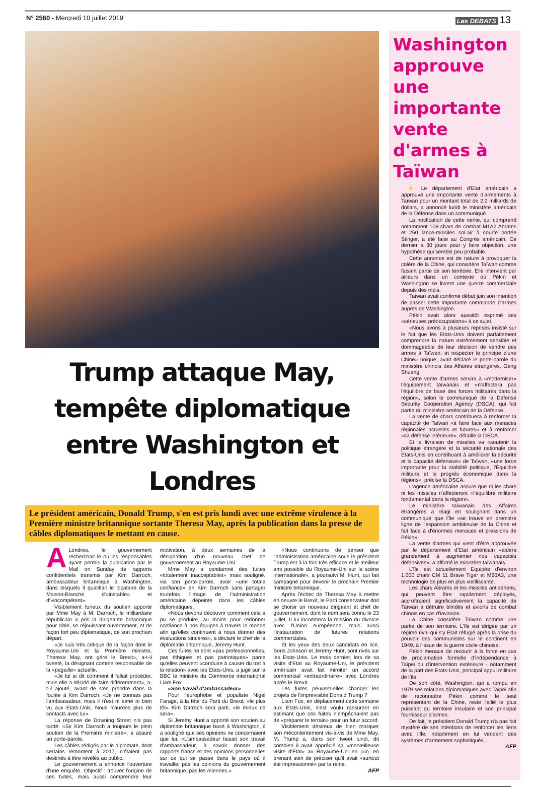N° 2560 - Mercredi 10 juillet 2019
Les DEBATS 13
Trump attaque May, tempête diplomatique entre Washington et Londres
Le président américain, Donald Trump, s'en est pris lundi avec une extrême virulence à la Première ministre britannique sortante Theresa May, après la publication dans la presse de câbles diplomatiques le mettant en cause.
A Londres, le gouvernement recherchait le ou les responsables ayant permis la publication par le Mail on Sunday de rapports confidentiels transmis par Kim Darroch, ambassadeur britannique à Washington, dans lesquels il qualifiait le locataire de la Maison-Blanche d'»instable» et d'»incompétent».
Visiblement furieux du soutien apporté par Mme May à M. Darroch, le milliardaire républicain a pris la dirigeante britannique pour cible, se réjouissant ouvertement, et de façon fort peu diplomatique, de son prochain départ.
«Je suis très critique de la façon dont le Royaume-Uni et la Première ministre, Theresa May, ont géré le Brexit», a-t-il tweeté, la désignant comme responsable de la «pagaille» actuelle.
«Je lui ai dit comment il fallait procéder, mais elle a décidé de faire différemment», a-t-il ajouté, avant de s'en prendre dans la foulée à Kim Darroch. «Je ne connais pas l'ambassadeur, mais il n'est ni aimé ni bien vu aux Etats-Unis. Nous n'aurons plus de contacts avec lui».
La réponse de Downing Street n'a pas tardé: «Sir Kim Darroch a toujours le plein soutien de la Première ministre», a assuré un porte-parole.
Les câbles rédigés par le diplomate, dont certains remontent à 2017, n'étaient pas destinés à être révélés au public.
Le gouvernement a annoncé l'ouverture d'une enquête. Objectif : trouver l'origine de ces fuites, mais aussi comprendre leur motivation, à deux semaines de la désignation d'un nouveau chef de gouvernement au Royaume-Uni.
Mme May a condamné des fuites «totalement inacceptables» mais souligné, via son porte-parole, avoir «une totale confiance» en Kim Darroch sans partager toutefois l'image de l'administration américaine dépeinte dans les câbles diplomatiques.
«Nous devons découvrir comment cela a pu se produire, au moins pour redonner confiance à nos équipes à travers le monde afin qu'elles continuent à nous donner des évaluations sincères», a déclaré le chef de la diplomatie britannique, Jeremy Hunt.
Ces fuites ne sont «pas professionnelles, pas éthiques et pas patriotiques» parce qu'elles peuvent «conduire à causer du tort à la relation» avec les Etats-Unis, a jugé sur la BBC le ministre du Commerce international Liam Fox.
«Son travail d'ambassadeur»
Pour l'europhobe et populiste Nigel Farage, à la tête du Parti du Brexit, «le plus tôt» Kim Darroch sera parti, «le mieux ce sera».
Si Jeremy Hunt a apporté son soutien au diplomate britannique basé à Washington, il a souligné que ses opinions ne concernaient que lui. «L'ambassadeur faisait son travail d'ambassadeur, à savoir donner des rapports francs et des opinions personnelles sur ce qui se passe dans le pays où il travaille, pas les opinions du gouvernement britannique, pas les miennes.»
«Nous continuons de penser que l'administration américaine sous le président Trump est à la fois très efficace et le meilleur ami possible du Royaume-Uni sur la scène internationale», a poursuivi M. Hunt, qui fait campagne pour devenir le prochain Premier ministre britannique.
Après l'échec de Theresa May à mettre en oeuvre le Brexit, le Parti conservateur doit se choisir un nouveau dirigeant et chef de gouvernement, dont le nom sera connu le 23 juillet. Il lui incombera la mission du divorce avec l'Union européenne, mais aussi l'instauration de futures relations commerciales.
Et les yeux des deux candidats en lice, Boris Johnson et Jeremy Hunt, sont rivés sur les Etats-Unis. Le mois dernier, lors de sa visite d'Etat au Royaume-Uni, le président américain avait fait miroiter un accord commercial «extraordinaire» avec Londres après le Brexit.
Les fuites peuvent-elles changer les projets de l'imprévisible Donald Trump ?
Liam Fox, en déplacement cette semaine aux Etats-Unis, s'est voulu rassurant en estimant que ces fuites n'empêchaient pas de «préparer le terrain» pour un futur accord.
Visiblement désireux de bien marquer son mécontentement vis-à-vis de Mme May, M. Trump a, dans son tweet lundi, dit combien il avait apprécié sa «merveilleuse visite d'Etat» au Royaume-Uni en juin, en prenant soin de préciser qu'il avait «surtout été impressionné» par la reine.
AFP
Washington approuve une importante vente d'armes à Taïwan
■ Le département d'Etat américain a approuvé une importante vente d'armements à Taïwan pour un montant total de 2,2 milliards de dollars, a annoncé lundi le ministère américain de la Défense dans un communiqué.
La notification de cette vente, qui comprend notamment 108 chars de combat M1A2 Abrams et 250 lance-missiles sol-air à courte portée Stinger, a été faite au Congrès américain. Ce dernier a 30 jours pour y faire objection, une hypothèse qui semble peu probable.
Cette annonce est de nature à provoquer la colère de la Chine, qui considère Taïwan comme faisant partie de son territoire. Elle intervient par ailleurs dans un contexte où Pékin et Washington se livrent une guerre commerciale depuis des mois.
Taïwan avait confirmé début juin son intention de passer cette importante commande d'armes auprès de Washington.
Pékin avait alors aussitôt exprimé ses «sérieuses préoccupations» à ce sujet.
«Nous avons à plusieurs reprises insisté sur le fait que les Etats-Unis doivent parfaitement comprendre la nature extrêmement sensible et dommageable de leur décision de vendre des armes à Taïwan, et respecter le principe d'une Chine» unique, avait déclaré le porte-parole du ministère chinois des Affaires étrangères, Geng Shuang.
Cette vente d'armes servira à «moderniser» l'équipement taïwanais et «n'affectera pas l'équilibre de base des forces militaires dans la région», selon le communiqué de la Défense Security Cooperation Agency (DSCA), qui fait partie du ministère américain de la Défense.
La vente de chars contribuera à renforcer la capacité de Taïwan «à faire face aux menaces régionales actuelles et futures» et à renforcer «sa défense intérieure», détaille la DSCA.
Et la livraison de missiles va «soutenir la politique étrangère et la sécurité nationale des Etats-Unis en contribuant à améliorer la sécurité et la capacité défensive» de Taïwan, «une force importante pour la stabilité politique, l'Équilibre militaire et le progrès économique dans la régions», précise la DSCA.
L'agence américaine assure que ni les chars ni les missiles n'affecteront «l'équilibre militaire fondamental dans la région».
Le ministère taïwanais des Affaires étrangères a réagi en soulignant dans un communiqué que l'île «se trouve en première ligne de l'expansion ambitieuse de la Chine et fait face à d'énormes menaces et pressions de Pékin».
La vente d'armes qui vient d'être approuvée par le département d'Etat américain «aidera grandement à augmenter nos capacités défensives», a affirmé le ministère taïwanais.
L'île est actuellement Equipée d'environ 1.000 chars CM 11 Brave Tiger et M60A3, une technologie de plus en plus vieillissante.
Les chars Abrams et les missiles antiaériens, qui peuvent être rapidement déployés, accroîtraient significativement la capacité de Taïwan à détruire blindés et avions de combat chinois en cas d'invasion.
La Chine considère Taïwan comme une partie de son territoire. L'île est dirigée par un régime rival qui s'y Était réfugié après la prise du pouvoir des communistes sur le continent en 1949, à l'issue de la guerre civile chinoise.
Pékin menace de recourir à la force en cas de proclamation formelle d'indépendance à Taipei ou d'intervention extérieure - notamment de la part des Etats-Unis, principal appui militaire de l'île.
De son côté, Washington, qui a rompu en 1979 ses relations diplomatiques avec Taipei afin de reconnaître Pékin comme le seul représentant de la Chine, reste l'allié le plus puissant du territoire insulaire et son principal fournisseur d'armes.
De fait, le président Donald Trump n'a pas fait mystère de ses intentions de renforcer les liens avec l'île, notamment en lui vendant des systèmes d'armement sophistiqués.
AFP